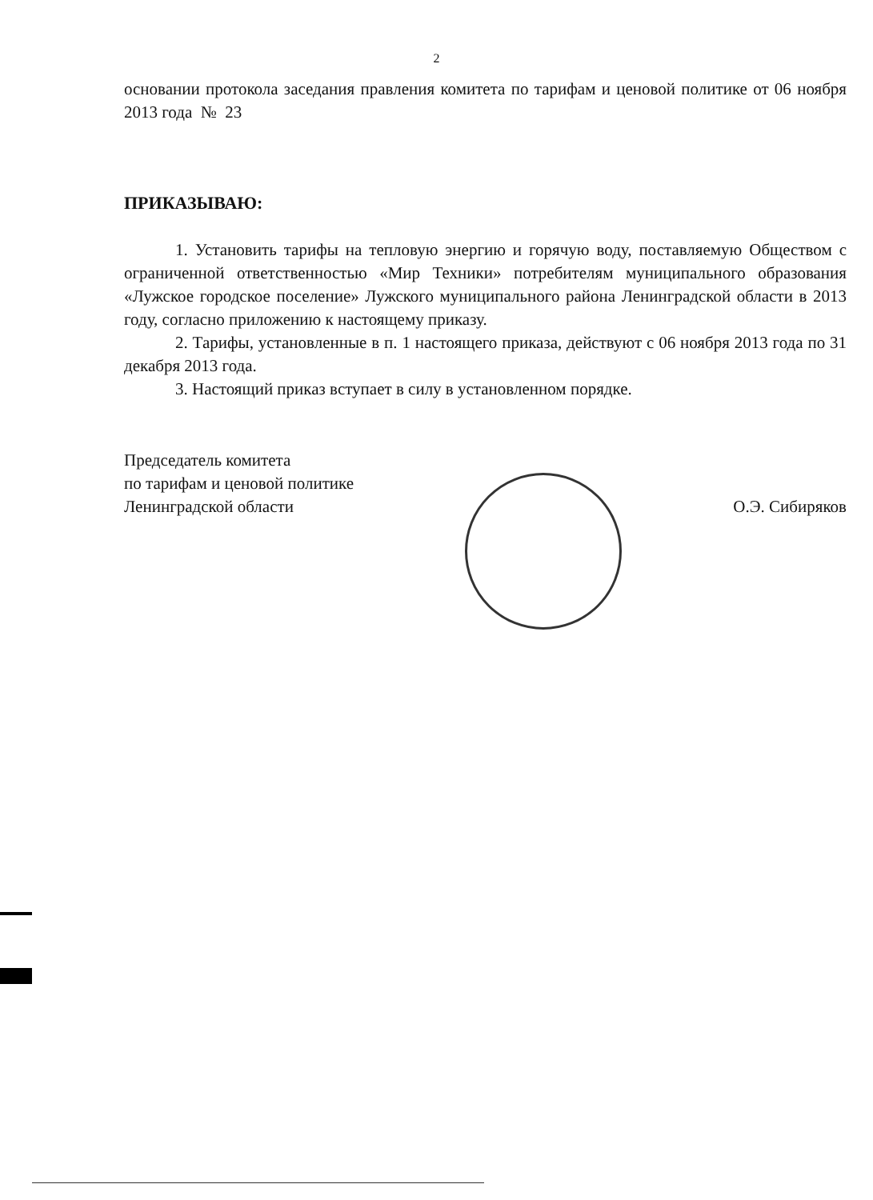2
основании протокола заседания правления комитета по тарифам и ценовой политике от 06 ноября 2013 года № 23
ПРИКАЗЫВАЮ:
1. Установить тарифы на тепловую энергию и горячую воду, поставляемую Обществом с ограниченной ответственностью «Мир Техники» потребителям муниципального образования «Лужское городское поселение» Лужского муниципального района Ленинградской области в 2013 году, согласно приложению к настоящему приказу.
2. Тарифы, установленные в п. 1 настоящего приказа, действуют с 06 ноября 2013 года по 31 декабря 2013 года.
3. Настоящий приказ вступает в силу в установленном порядке.
Председатель комитета
по тарифам и ценовой политике
Ленинградской области
О.Э. Сибиряков